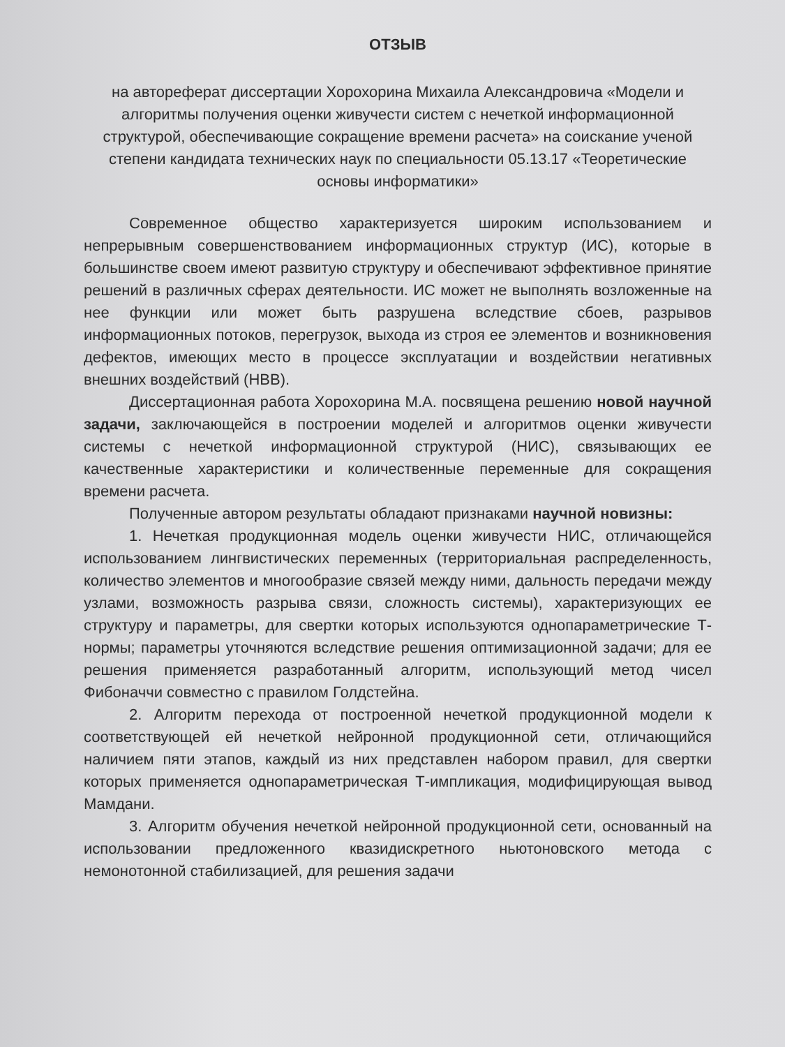ОТЗЫВ
на автореферат диссертации Хорохорина Михаила Александровича «Модели и алгоритмы получения оценки живучести систем с нечеткой информационной структурой, обеспечивающие сокращение времени расчета» на соискание ученой степени кандидата технических наук по специальности 05.13.17 «Теоретические основы информатики»
Современное общество характеризуется широким использованием и непрерывным совершенствованием информационных структур (ИС), которые в большинстве своем имеют развитую структуру и обеспечивают эффективное принятие решений в различных сферах деятельности. ИС может не выполнять возложенные на нее функции или может быть разрушена вследствие сбоев, разрывов информационных потоков, перегрузок, выхода из строя ее элементов и возникновения дефектов, имеющих место в процессе эксплуатации и воздействии негативных внешних воздействий (НВВ).
Диссертационная работа Хорохорина М.А. посвящена решению новой научной задачи, заключающейся в построении моделей и алгоритмов оценки живучести системы с нечеткой информационной структурой (НИС), связывающих ее качественные характеристики и количественные переменные для сокращения времени расчета.
Полученные автором результаты обладают признаками научной новизны:
1. Нечеткая продукционная модель оценки живучести НИС, отличающейся использованием лингвистических переменных (территориальная распределенность, количество элементов и многообразие связей между ними, дальность передачи между узлами, возможность разрыва связи, сложность системы), характеризующих ее структуру и параметры, для свертки которых используются однопараметрические Т-нормы; параметры уточняются вследствие решения оптимизационной задачи; для ее решения применяется разработанный алгоритм, использующий метод чисел Фибоначчи совместно с правилом Голдстейна.
2. Алгоритм перехода от построенной нечеткой продукционной модели к соответствующей ей нечеткой нейронной продукционной сети, отличающийся наличием пяти этапов, каждый из них представлен набором правил, для свертки которых применяется однопараметрическая Т-импликация, модифицирующая вывод Мамдани.
3. Алгоритм обучения нечеткой нейронной продукционной сети, основанный на использовании предложенного квазидискретного ньютоновского метода с немонотонной стабилизацией, для решения задачи